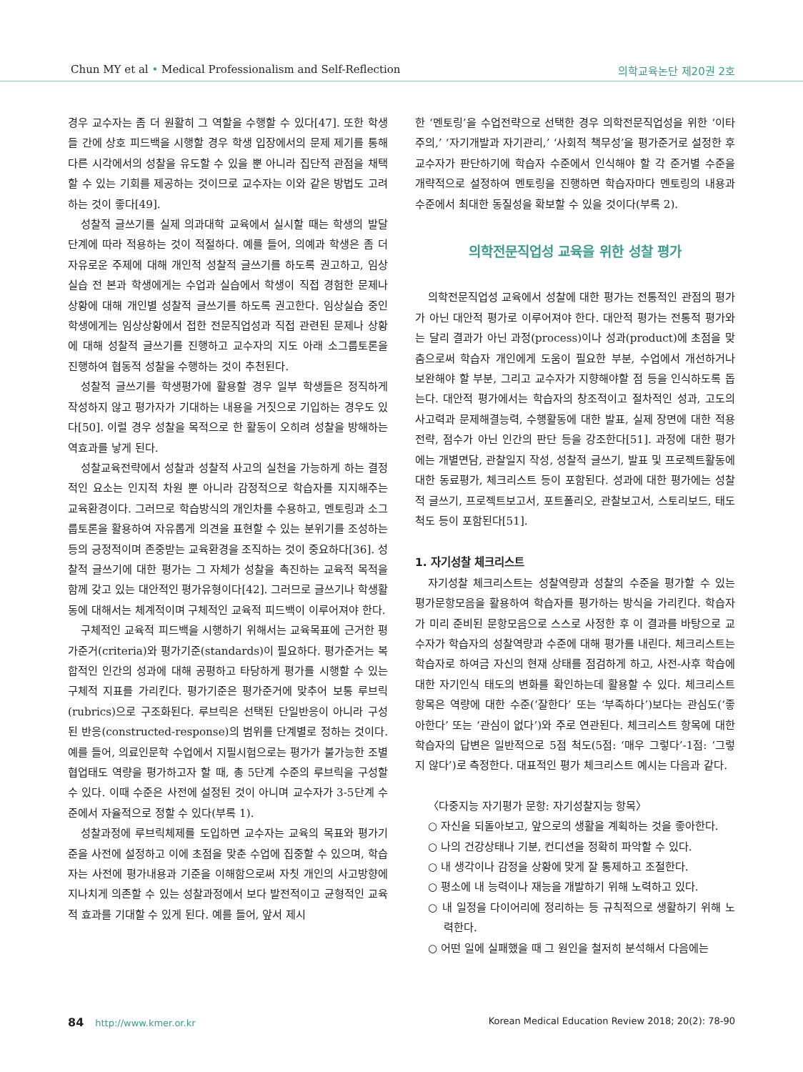Chun MY et al • Medical Professionalism and Self-Reflection
의학교육논단 제20권 2호
경우 교수자는 좀 더 원활히 그 역할을 수행할 수 있다[47]. 또한 학생들 간에 상호 피드백을 시행할 경우 학생 입장에서의 문제 제기를 통해 다른 시각에서의 성찰을 유도할 수 있을 뿐 아니라 집단적 관점을 채택할 수 있는 기회를 제공하는 것이므로 교수자는 이와 같은 방법도 고려하는 것이 좋다[49].
성찰적 글쓰기를 실제 의과대학 교육에서 실시할 때는 학생의 발달 단계에 따라 적용하는 것이 적절하다. 예를 들어, 의예과 학생은 좀 더 자유로운 주제에 대해 개인적 성찰적 글쓰기를 하도록 권고하고, 임상실습 전 본과 학생에게는 수업과 실습에서 학생이 직접 경험한 문제나 상황에 대해 개인별 성찰적 글쓰기를 하도록 권고한다. 임상실습 중인 학생에게는 임상상황에서 접한 전문직업성과 직접 관련된 문제나 상황에 대해 성찰적 글쓰기를 진행하고 교수자의 지도 아래 소그룹토론을 진행하여 협동적 성찰을 수행하는 것이 추천된다.
성찰적 글쓰기를 학생평가에 활용할 경우 일부 학생들은 정직하게 작성하지 않고 평가자가 기대하는 내용을 거짓으로 기입하는 경우도 있다[50]. 이럴 경우 성찰을 목적으로 한 활동이 오히려 성찰을 방해하는 역효과를 낳게 된다.
성찰교육전략에서 성찰과 성찰적 사고의 실천을 가능하게 하는 결정적인 요소는 인지적 차원 뿐 아니라 감정적으로 학습자를 지지해주는 교육환경이다. 그러므로 학습방식의 개인차를 수용하고, 멘토링과 소그룹토론을 활용하여 자유롭게 의견을 표현할 수 있는 분위기를 조성하는 등의 긍정적이며 존중받는 교육환경을 조직하는 것이 중요하다[36]. 성찰적 글쓰기에 대한 평가는 그 자체가 성찰을 촉진하는 교육적 목적을 함께 갖고 있는 대안적인 평가유형이다[42]. 그러므로 글쓰기나 학생활동에 대해서는 체계적이며 구체적인 교육적 피드백이 이루어져야 한다.
구체적인 교육적 피드백을 시행하기 위해서는 교육목표에 근거한 평가준거(criteria)와 평가기준(standards)이 필요하다. 평가준거는 복합적인 인간의 성과에 대해 공평하고 타당하게 평가를 시행할 수 있는 구체적 지표를 가리킨다. 평가기준은 평가준거에 맞추어 보통 루브릭(rubrics)으로 구조화된다. 루브릭은 선택된 단일반응이 아니라 구성된 반응(constructed-response)의 범위를 단계별로 정하는 것이다. 예를 들어, 의료인문학 수업에서 지필시험으로는 평가가 불가능한 조별협업태도 역량을 평가하고자 할 때, 총 5단계 수준의 루브릭을 구성할 수 있다. 이때 수준은 사전에 설정된 것이 아니며 교수자가 3-5단계 수준에서 자율적으로 정할 수 있다(부록 1).
성찰과정에 루브릭체제를 도입하면 교수자는 교육의 목표와 평가기준을 사전에 설정하고 이에 초점을 맞춘 수업에 집중할 수 있으며, 학습자는 사전에 평가내용과 기준을 이해함으로써 자칫 개인의 사고방향에 지나치게 의존할 수 있는 성찰과정에서 보다 발전적이고 균형적인 교육적 효과를 기대할 수 있게 된다. 예를 들어, 앞서 제시
한 ‘멘토링’을 수업전략으로 선택한 경우 의학전문직업성을 위한 ‘이타주의,’ ‘자기개발과 자기관리,’ ‘사회적 책무성’을 평가준거로 설정한 후 교수자가 판단하기에 학습자 수준에서 인식해야 할 각 준거별 수준을 개략적으로 설정하여 멘토링을 진행하면 학습자마다 멘토링의 내용과 수준에서 최대한 동질성을 확보할 수 있을 것이다(부록 2).
의학전문직업성 교육을 위한 성찰 평가
의학전문직업성 교육에서 성찰에 대한 평가는 전통적인 관점의 평가가 아닌 대안적 평가로 이루어져야 한다. 대안적 평가는 전통적 평가와는 달리 결과가 아닌 과정(process)이나 성과(product)에 초점을 맞춤으로써 학습자 개인에게 도움이 필요한 부분, 수업에서 개선하거나 보완해야 할 부분, 그리고 교수자가 지향해야할 점 등을 인식하도록 돕는다. 대안적 평가에서는 학습자의 창조적이고 절차적인 성과, 고도의 사고력과 문제해결능력, 수행활동에 대한 발표, 실제 장면에 대한 적용전략, 점수가 아닌 인간의 판단 등을 강조한다[51]. 과정에 대한 평가에는 개별면담, 관찰일지 작성, 성찰적 글쓰기, 발표 및 프로젝트활동에 대한 동료평가, 체크리스트 등이 포함된다. 성과에 대한 평가에는 성찰적 글쓰기, 프로젝트보고서, 포트폴리오, 관찰보고서, 스토리보드, 태도 척도 등이 포함된다[51].
1. 자기성찰 체크리스트
자기성찰 체크리스트는 성찰역량과 성찰의 수준을 평가할 수 있는 평가문항모음을 활용하여 학습자를 평가하는 방식을 가리킨다. 학습자가 미리 준비된 문항모음으로 스스로 사정한 후 이 결과를 바탕으로 교수자가 학습자의 성찰역량과 수준에 대해 평가를 내린다. 체크리스트는 학습자로 하여금 자신의 현재 상태를 점검하게 하고, 사전-사후 학습에 대한 자기인식 태도의 변화를 확인하는데 활용할 수 있다. 체크리스트 항목은 역량에 대한 수준(‘잘한다’ 또는 ‘부족하다’)보다는 관심도(‘좋아한다’ 또는 ‘관심이 없다’)와 주로 연관된다. 체크리스트 항목에 대한 학습자의 답변은 일반적으로 5점 척도(5점: ‘매우 그렇다’-1점: ‘그렇지 않다’)로 측정한다. 대표적인 평가 체크리스트 예시는 다음과 같다.
〈다중지능 자기평가 문항: 자기성찰지능 항목〉
○ 자신을 되돌아보고, 앞으로의 생활을 계획하는 것을 좋아한다.
○ 나의 건강상태나 기분, 컨디션을 정확히 파악할 수 있다.
○ 내 생각이나 감정을 상황에 맞게 잘 통제하고 조절한다.
○ 평소에 내 능력이나 재능을 개발하기 위해 노력하고 있다.
○ 내 일정을 다이어리에 정리하는 등 규칙적으로 생활하기 위해 노력한다.
○ 어떤 일에 실패했을 때 그 원인을 철저히 분석해서 다음에는
84 http://www.kmer.or.kr Korean Medical Education Review 2018; 20(2): 78-90